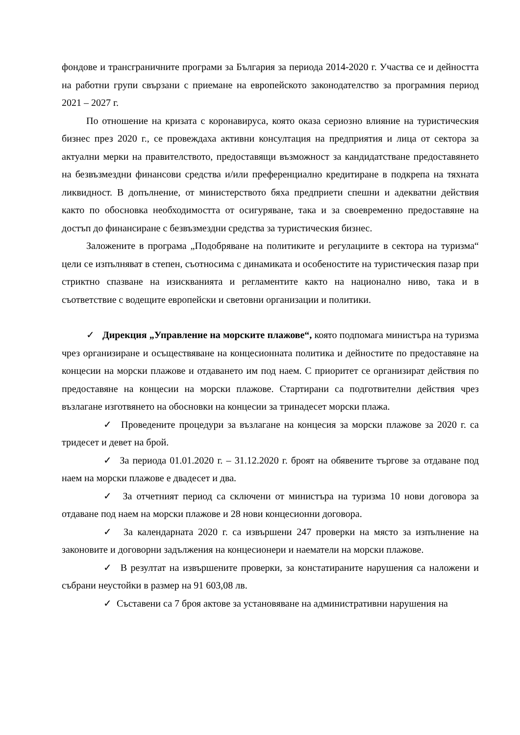фондове и трансграничните програми за България за периода 2014-2020 г. Участва се и дейността на работни групи свързани с приемане на европейското законодателство за програмния период 2021 – 2027 г.
По отношение на кризата с коронавируса, която оказа сериозно влияние на туристическия бизнес през 2020 г., се провеждаха активни консултация на предприятия и лица от сектора за актуални мерки на правителството, предоставящи възможност за кандидатстване предоставянето на безвъзмездни финансови средства и/или преференциално кредитиране в подкрепа на тяхната ликвидност. В допълнение, от министерството бяха предприети спешни и адекватни действия както по обосновка необходимостта от осигуряване, така и за своевременно предоставяне на достъп до финансиране с безвъзмездни средства за туристическия бизнес.
Заложените в програма „Подобряване на политиките и регулациите в сектора на туризма“ цели се изпълняват в степен, съотносима с динамиката и особеностите на туристическия пазар при стриктно спазване на изискванията и регламентите както на национално ниво, така и в съответствие с водещите европейски и световни организации и политики.
✓ Дирекция „Управление на морските плажове“, която подпомага министъра на туризма чрез организиране и осъществяване на концесионната политика и дейностите по предоставяне на концесии на морски плажове и отдаването им под наем. С приоритет се организират действия по предоставяне на концесии на морски плажове. Стартирани са подготвителни действия чрез възлагане изготвянето на обосновки на концесии за тринадесет морски плажа.
✓ Проведените процедури за възлагане на концесия за морски плажове за 2020 г. са тридесет и девет на брой.
✓ За периода 01.01.2020 г. – 31.12.2020 г. броят на обявените търгове за отдаване под наем на морски плажове е двадесет и два.
✓ За отчетният период са сключени от министъра на туризма 10 нови договора за отдаване под наем на морски плажове и 28 нови концесионни договора.
✓ За календарната 2020 г. са извършени 247 проверки на място за изпълнение на законовите и договорни задължения на концесионери и наематели на морски плажове.
✓ В резултат на извършените проверки, за констатираните нарушения са наложени и събрани неустойки в размер на 91 603,08 лв.
✓ Съставени са 7 броя актове за установяване на административни нарушения на